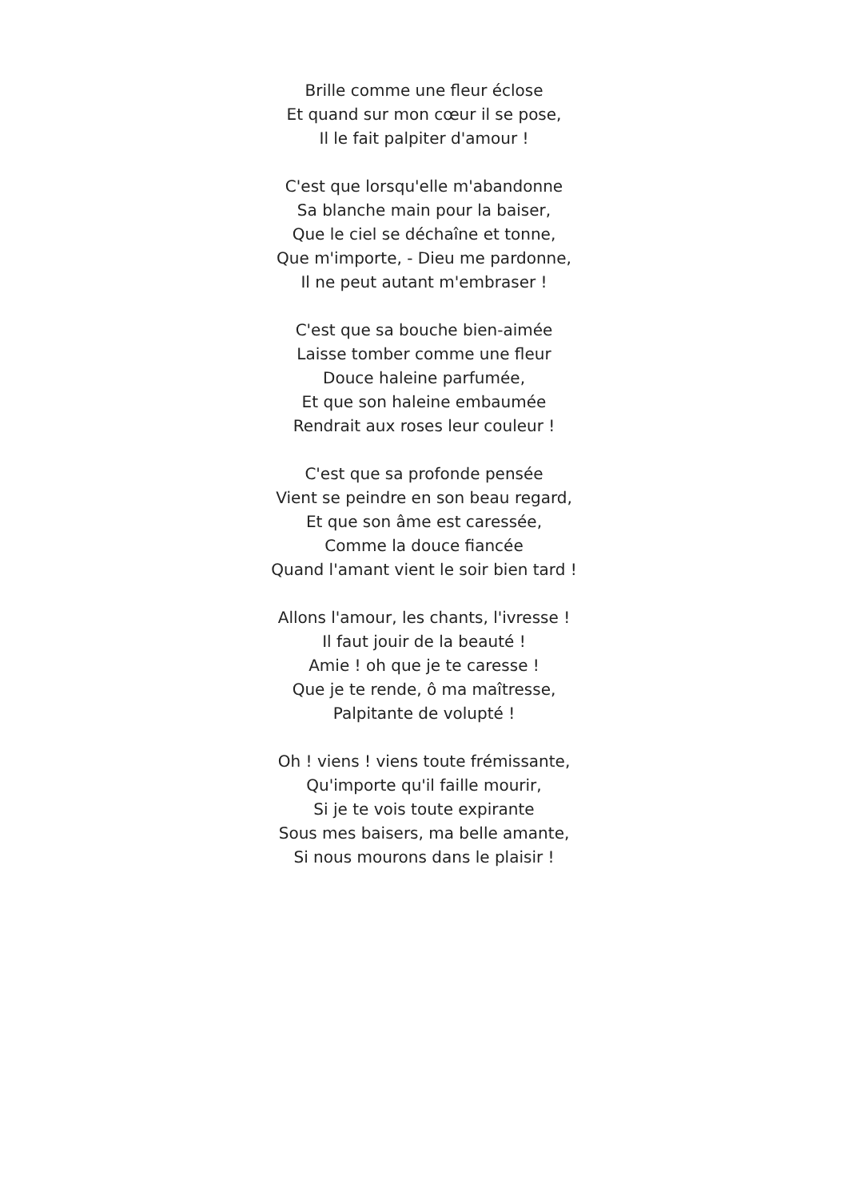Brille comme une fleur éclose
Et quand sur mon cœur il se pose,
Il le fait palpiter d'amour !
C'est que lorsqu'elle m'abandonne
Sa blanche main pour la baiser,
Que le ciel se déchaîne et tonne,
Que m'importe, - Dieu me pardonne,
Il ne peut autant m'embraser !
C'est que sa bouche bien-aimée
Laisse tomber comme une fleur
Douce haleine parfumée,
Et que son haleine embaumée
Rendrait aux roses leur couleur !
C'est que sa profonde pensée
Vient se peindre en son beau regard,
Et que son âme est caressée,
Comme la douce fiancée
Quand l'amant vient le soir bien tard !
Allons l'amour, les chants, l'ivresse !
Il faut jouir de la beauté !
Amie ! oh que je te caresse !
Que je te rende, ô ma maîtresse,
Palpitante de volupté !
Oh ! viens ! viens toute frémissante,
Qu'importe qu'il faille mourir,
Si je te vois toute expirante
Sous mes baisers, ma belle amante,
Si nous mourons dans le plaisir !